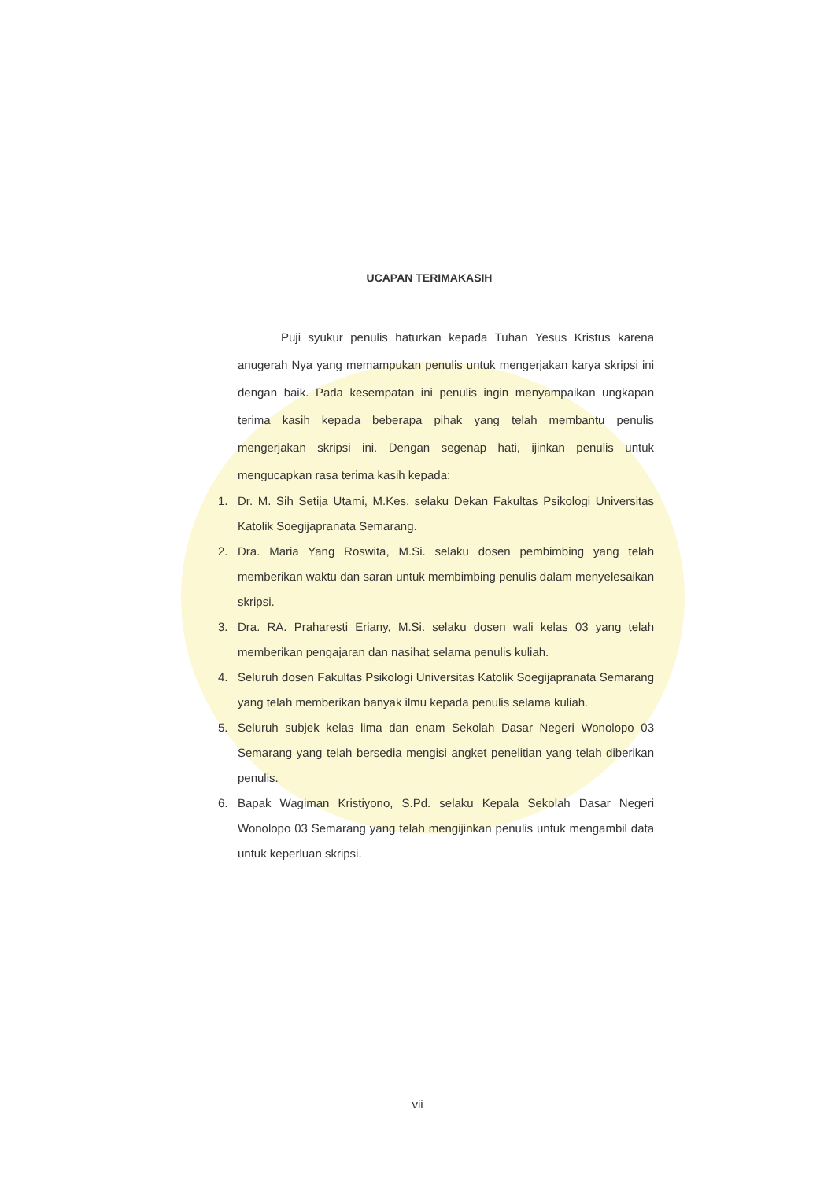UCAPAN TERIMAKASIH
Puji syukur penulis haturkan kepada Tuhan Yesus Kristus karena anugerah Nya yang memampukan penulis untuk mengerjakan karya skripsi ini dengan baik. Pada kesempatan ini penulis ingin menyampaikan ungkapan terima kasih kepada beberapa pihak yang telah membantu penulis mengerjakan skripsi ini. Dengan segenap hati, ijinkan penulis untuk mengucapkan rasa terima kasih kepada:
1. Dr. M. Sih Setija Utami, M.Kes. selaku Dekan Fakultas Psikologi Universitas Katolik Soegijapranata Semarang.
2. Dra. Maria Yang Roswita, M.Si. selaku dosen pembimbing yang telah memberikan waktu dan saran untuk membimbing penulis dalam menyelesaikan skripsi.
3. Dra. RA. Praharesti Eriany, M.Si. selaku dosen wali kelas 03 yang telah memberikan pengajaran dan nasihat selama penulis kuliah.
4. Seluruh dosen Fakultas Psikologi Universitas Katolik Soegijapranata Semarang yang telah memberikan banyak ilmu kepada penulis selama kuliah.
5. Seluruh subjek kelas lima dan enam Sekolah Dasar Negeri Wonolopo 03 Semarang yang telah bersedia mengisi angket penelitian yang telah diberikan penulis.
6. Bapak Wagiman Kristiyono, S.Pd. selaku Kepala Sekolah Dasar Negeri Wonolopo 03 Semarang yang telah mengijinkan penulis untuk mengambil data untuk keperluan skripsi.
vii